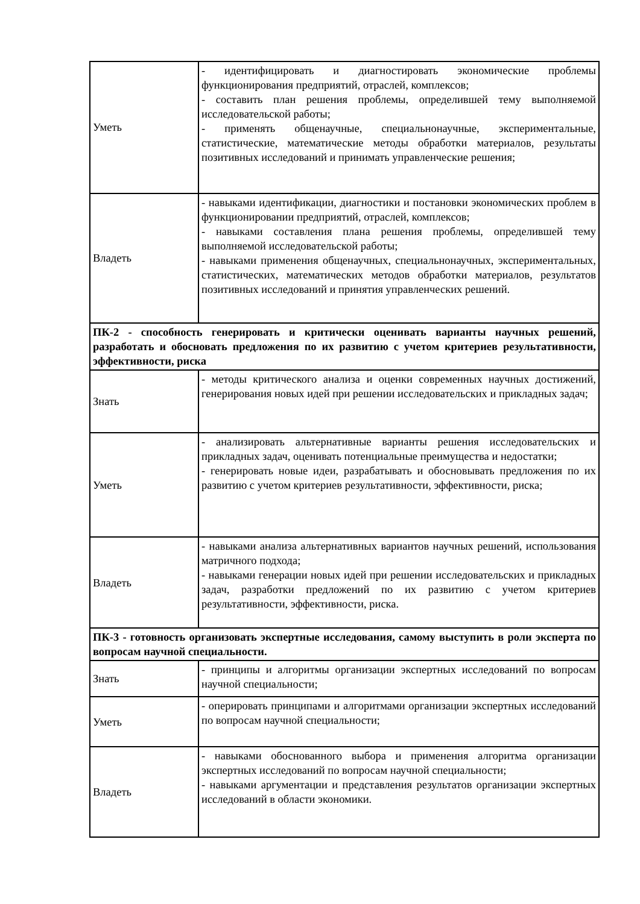| Уметь | - идентифицировать и диагностировать экономические проблемы функционирования предприятий, отраслей, комплексов; - составить план решения проблемы, определившей тему выполняемой исследовательской работы; - применять общенаучные, специальнонаучные, экспериментальные, статистические, математические методы обработки материалов, результаты позитивных исследований и принимать управленческие решения; |
| Владеть | - навыками идентификации, диагностики и постановки экономических проблем в функционировании предприятий, отраслей, комплексов; - навыками составления плана решения проблемы, определившей тему выполняемой исследовательской работы; - навыками применения общенаучных, специальнонаучных, экспериментальных, статистических, математических методов обработки материалов, результатов позитивных исследований и принятия управленческих решений. |
| ПК-2 - способность генерировать и критически оценивать варианты научных решений, разработать и обосновать предложения по их развитию с учетом критериев результативности, эффективности, риска | |
| Знать | - методы критического анализа и оценки современных научных достижений, генерирования новых идей при решении исследовательских и прикладных задач; |
| Уметь | - анализировать альтернативные варианты решения исследовательских и прикладных задач, оценивать потенциальные преимущества и недостатки; - генерировать новые идеи, разрабатывать и обосновывать предложения по их развитию с учетом критериев результативности, эффективности, риска; |
| Владеть | - навыками анализа альтернативных вариантов научных решений, использования матричного подхода; - навыками генерации новых идей при решении исследовательских и прикладных задач, разработки предложений по их развитию с учетом критериев результативности, эффективности, риска. |
| ПК-3 - готовность организовать экспертные исследования, самому выступить в роли эксперта по вопросам научной специальности. | |
| Знать | - принципы и алгоритмы организации экспертных исследований по вопросам научной специальности; |
| Уметь | - оперировать принципами и алгоритмами организации экспертных исследований по вопросам научной специальности; |
| Владеть | - навыками обоснованного выбора и применения алгоритма организации экспертных исследований по вопросам научной специальности; - навыками аргументации и представления результатов организации экспертных исследований в области экономики. |